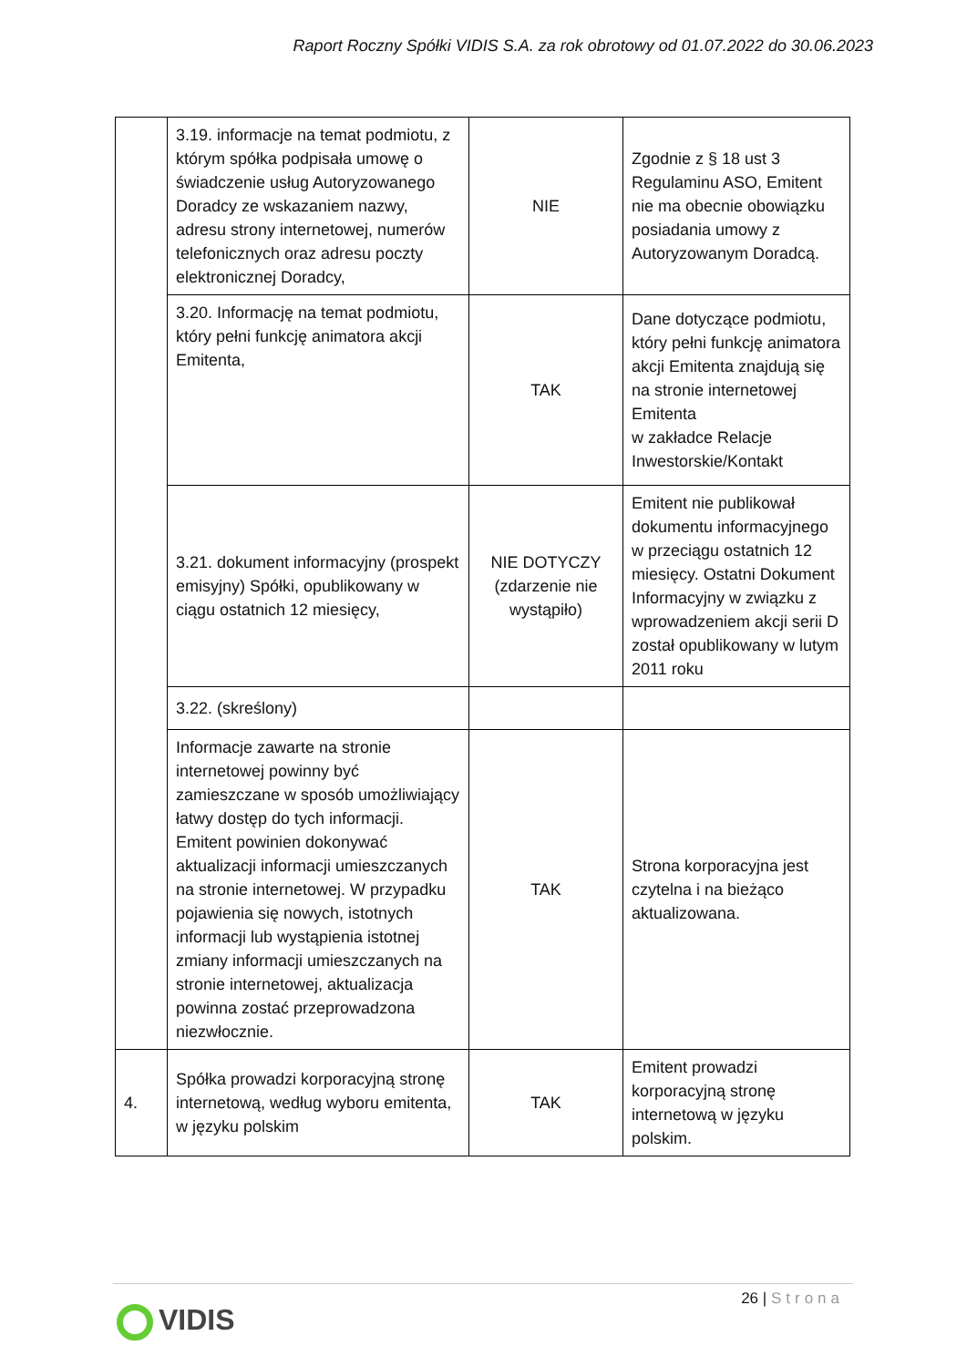Raport Roczny Spółki VIDIS S.A. za rok obrotowy od 01.07.2022 do 30.06.2023
| | 3.19. informacje na temat podmiotu, z którym spółka podpisała umowę o świadczenie usług Autoryzowanego Doradcy ze wskazaniem nazwy, adresu strony internetowej, numerów telefonicznych oraz adresu poczty elektronicznej Doradcy, | NIE | Zgodnie z § 18 ust 3 Regulaminu ASO, Emitent nie ma obecnie obowiązku posiadania umowy z Autoryzowanym Doradcą. |
| | 3.20. Informację na temat podmiotu, który pełni funkcję animatora akcji Emitenta, | TAK | Dane dotyczące podmiotu, który pełni funkcję animatora akcji Emitenta znajdują się na stronie internetowej Emitenta w zakładce Relacje Inwestorskie/Kontakt |
| | 3.21. dokument informacyjny (prospekt emisyjny) Spółki, opublikowany w ciągu ostatnich 12 miesięcy, | NIE DOTYCZY (zdarzenie nie wystąpiło) | Emitent nie publikował dokumentu informacyjnego w przeciągu ostatnich 12 miesięcy. Ostatni Dokument Informacyjny w związku z wprowadzeniem akcji serii D został opublikowany w lutym 2011 roku |
| | 3.22. (skreślony) | | |
| | Informacje zawarte na stronie internetowej powinny być zamieszczane w sposób umożliwiający łatwy dostęp do tych informacji. Emitent powinien dokonywać aktualizacji informacji umieszczanych na stronie internetowej. W przypadku pojawienia się nowych, istotnych informacji lub wystąpienia istotnej zmiany informacji umieszczanych na stronie internetowej, aktualizacja powinna zostać przeprowadzona niezwłocznie. | TAK | Strona korporacyjna jest czytelna i na bieżąco aktualizowana. |
| 4. | Spółka prowadzi korporacyjną stronę internetową, według wyboru emitenta, w języku polskim | TAK | Emitent prowadzi korporacyjną stronę internetową w języku polskim. |
26 | Strona
VIDIS